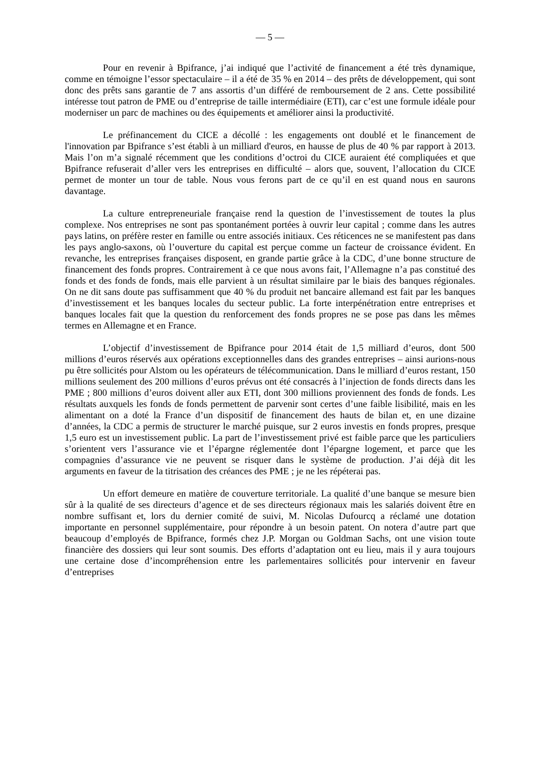— 5 —
Pour en revenir à Bpifrance, j’ai indiqué que l’activité de financement a été très dynamique, comme en témoigne l’essor spectaculaire – il a été de 35 % en 2014 – des prêts de développement, qui sont donc des prêts sans garantie de 7 ans assortis d’un différé de remboursement de 2 ans. Cette possibilité intéresse tout patron de PME ou d’entreprise de taille intermédiaire (ETI), car c’est une formule idéale pour moderniser un parc de machines ou des équipements et améliorer ainsi la productivité.
Le préfinancement du CICE a décollé : les engagements ont doublé et le financement de l'innovation par Bpifrance s’est établi à un milliard d'euros, en hausse de plus de 40 % par rapport à 2013. Mais l’on m’a signalé récemment que les conditions d’octroi du CICE auraient été compliquées et que Bpifrance refuserait d’aller vers les entreprises en difficulté – alors que, souvent, l’allocation du CICE permet de monter un tour de table. Nous vous ferons part de ce qu’il en est quand nous en saurons davantage.
La culture entrepreneuriale française rend la question de l’investissement de toutes la plus complexe. Nos entreprises ne sont pas spontanément portées à ouvrir leur capital ; comme dans les autres pays latins, on préfère rester en famille ou entre associés initiaux. Ces réticences ne se manifestent pas dans les pays anglo-saxons, où l’ouverture du capital est perçue comme un facteur de croissance évident. En revanche, les entreprises françaises disposent, en grande partie grâce à la CDC, d’une bonne structure de financement des fonds propres. Contrairement à ce que nous avons fait, l’Allemagne n’a pas constitué des fonds et des fonds de fonds, mais elle parvient à un résultat similaire par le biais des banques régionales. On ne dit sans doute pas suffisamment que 40 % du produit net bancaire allemand est fait par les banques d’investissement et les banques locales du secteur public. La forte interpénétration entre entreprises et banques locales fait que la question du renforcement des fonds propres ne se pose pas dans les mêmes termes en Allemagne et en France.
L’objectif d’investissement de Bpifrance pour 2014 était de 1,5 milliard d’euros, dont 500 millions d’euros réservés aux opérations exceptionnelles dans des grandes entreprises – ainsi aurions-nous pu être sollicités pour Alstom ou les opérateurs de télécommunication. Dans le milliard d’euros restant, 150 millions seulement des 200 millions d’euros prévus ont été consacrés à l’injection de fonds directs dans les PME ; 800 millions d’euros doivent aller aux ETI, dont 300 millions proviennent des fonds de fonds. Les résultats auxquels les fonds de fonds permettent de parvenir sont certes d’une faible lisibilité, mais en les alimentant on a doté la France d’un dispositif de financement des hauts de bilan et, en une dizaine d’années, la CDC a permis de structurer le marché puisque, sur 2 euros investis en fonds propres, presque 1,5 euro est un investissement public. La part de l’investissement privé est faible parce que les particuliers s’orientent vers l’assurance vie et l’épargne réglementée dont l’épargne logement, et parce que les compagnies d’assurance vie ne peuvent se risquer dans le système de production. J’ai déjà dit les arguments en faveur de la titrisation des créances des PME ; je ne les répéterai pas.
Un effort demeure en matière de couverture territoriale. La qualité d’une banque se mesure bien sûr à la qualité de ses directeurs d’agence et de ses directeurs régionaux mais les salariés doivent être en nombre suffisant et, lors du dernier comité de suivi, M. Nicolas Dufourcq a réclamé une dotation importante en personnel supplémentaire, pour répondre à un besoin patent. On notera d’autre part que beaucoup d’employés de Bpifrance, formés chez J.P. Morgan ou Goldman Sachs, ont une vision toute financière des dossiers qui leur sont soumis. Des efforts d’adaptation ont eu lieu, mais il y aura toujours une certaine dose d’incompréhension entre les parlementaires sollicités pour intervenir en faveur d’entreprises